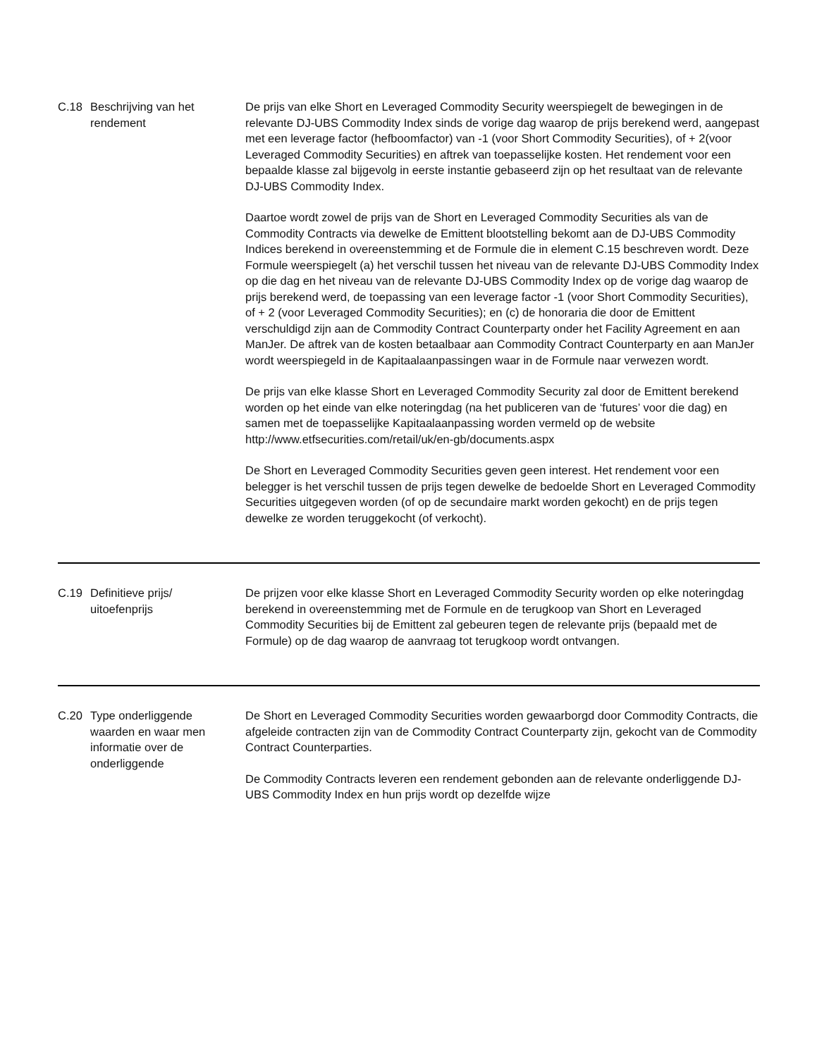| C.18 | Beschrijving van het rendement | De prijs van elke Short en Leveraged Commodity Security weerspiegelt de bewegingen in de relevante DJ-UBS Commodity Index sinds de vorige dag waarop de prijs berekend werd, aangepast met een leverage factor (hefboomfactor) van -1 (voor Short Commodity Securities), of + 2(voor Leveraged Commodity Securities) en aftrek van toepasselijke kosten. Het rendement voor een bepaalde klasse zal bijgevolg in eerste instantie gebaseerd zijn op het resultaat van de relevante DJ-UBS Commodity Index. Daartoe wordt zowel de prijs van de Short en Leveraged Commodity Securities als van de Commodity Contracts via dewelke de Emittent blootstelling bekomt aan de DJ-UBS Commodity Indices berekend in overeenstemming et de Formule die in element C.15 beschreven wordt. Deze Formule weerspiegelt (a) het verschil tussen het niveau van de relevante DJ-UBS Commodity Index op die dag en het niveau van de relevante DJ-UBS Commodity Index op de vorige dag waarop de prijs berekend werd, de toepassing van een leverage factor -1 (voor Short Commodity Securities), of + 2 (voor Leveraged Commodity Securities); en (c) de honoraria die door de Emittent verschuldigd zijn aan de Commodity Contract Counterparty onder het Facility Agreement en aan ManJer. De aftrek van de kosten betaalbaar aan Commodity Contract Counterparty en aan ManJer wordt weerspiegeld in de Kapitaalaanpassingen waar in de Formule naar verwezen wordt. De prijs van elke klasse Short en Leveraged Commodity Security zal door de Emittent berekend worden op het einde van elke noteringdag (na het publiceren van de ‘futures’ voor die dag) en samen met de toepasselijke Kapitaalaanpassing worden vermeld op de website http://www.etfsecurities.com/retail/uk/en-gb/documents.aspx De Short en Leveraged Commodity Securities geven geen interest. Het rendement voor een belegger is het verschil tussen de prijs tegen dewelke de bedoelde Short en Leveraged Commodity Securities uitgegeven worden (of op de secundaire markt worden gekocht) en de prijs tegen dewelke ze worden teruggekocht (of verkocht). |
| C.19 | Definitieve prijs/ uitoefenprijs | De prijzen voor elke klasse Short en Leveraged Commodity Security worden op elke noteringdag berekend in overeenstemming met de Formule en de terugkoop van Short en Leveraged Commodity Securities bij de Emittent zal gebeuren tegen de relevante prijs (bepaald met de Formule) op de dag waarop de aanvraag tot terugkoop wordt ontvangen. |
| C.20 | Type onderliggende waarden en waar men informatie over de onderliggende | De Short en Leveraged Commodity Securities worden gewaarborgd door Commodity Contracts, die afgeleide contracten zijn van de Commodity Contract Counterparty zijn, gekocht van de Commodity Contract Counterparties. De Commodity Contracts leveren een rendement gebonden aan de relevante onderliggende DJ-UBS Commodity Index en hun prijs wordt op dezelfde wijze |